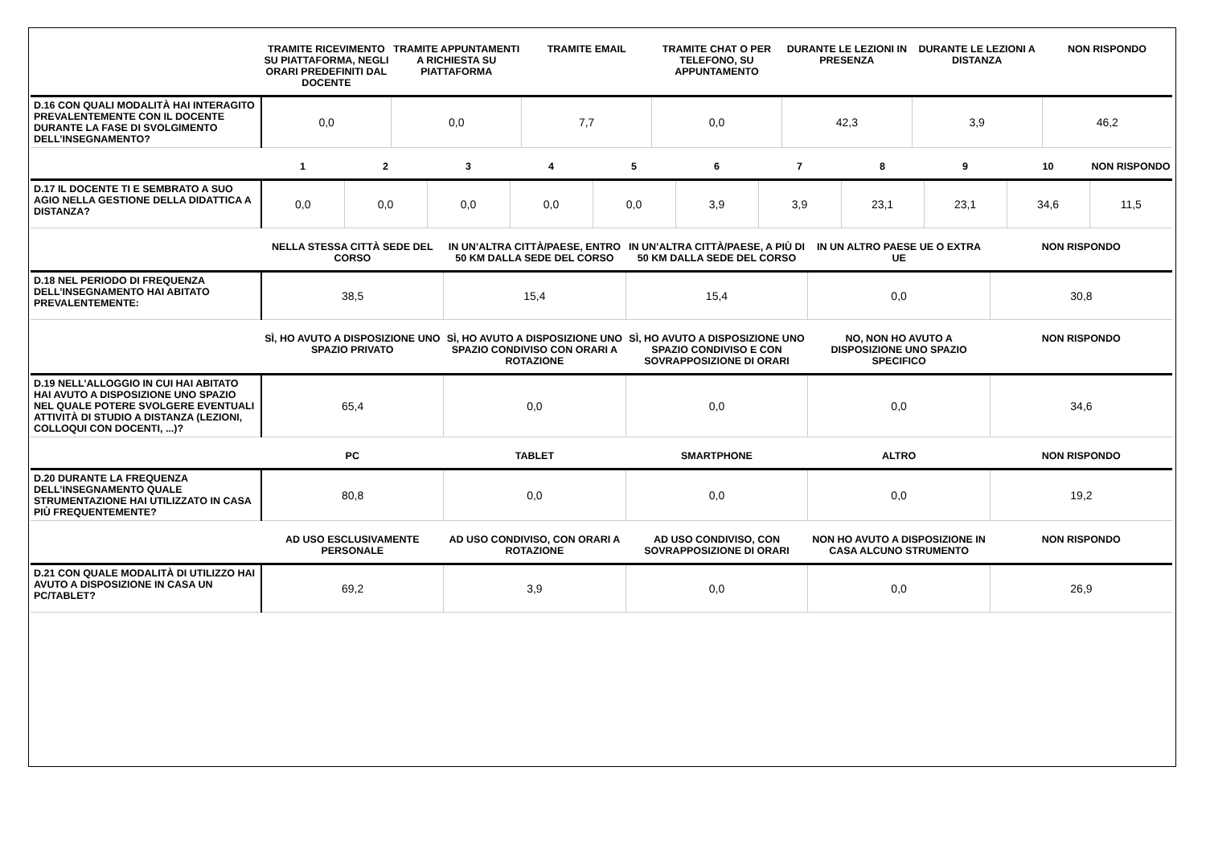| | TRAMITE RICEVIMENTO SU PIATTAFORMA, NEGLI ORARI PREDEFINITI DAL DOCENTE | TRAMITE APPUNTAMENTI A RICHIESTA SU PIATTAFORMA | TRAMITE EMAIL | TRAMITE CHAT O PER TELEFONO, SU APPUNTAMENTO | DURANTE LE LEZIONI IN PRESENZA | DURANTE LE LEZIONI A DISTANZA | NON RISPONDO |
| --- | --- | --- | --- | --- | --- | --- | --- |
| D.16 CON QUALI MODALITÀ HAI INTERAGITO PREVALENTEMENTE CON IL DOCENTE DURANTE LA FASE DI SVOLGIMENTO DELL’INSEGNAMENTO? | 0,0 | 0,0 | 7,7 | 0,0 | 42,3 | 3,9 | 46,2 |
| | 1 | 2 | 3 | 4 | 5 | 6 | 7 | 8 | 9 | 10 | NON RISPONDO |
| --- | --- | --- | --- | --- | --- | --- | --- | --- | --- | --- | --- |
| D.17 IL DOCENTE TI E SEMBRATO A SUO AGIO NELLA GESTIONE DELLA DIDATTICA A DISTANZA? | 0,0 | 0,0 | 0,0 | 0,0 | 0,0 | 3,9 | 3,9 | 23,1 | 23,1 | 34,6 | 11,5 |
| | NELLA STESSA CITTÀ SEDE DEL CORSO | IN UN’ALTRA CITTÀ/PAESE, ENTRO 50 KM DALLA SEDE DEL CORSO | IN UN’ALTRA CITTÀ/PAESE, A PIÙ DI 50 KM DALLA SEDE DEL CORSO | IN UN ALTRO PAESE UE O EXTRA UE | NON RISPONDO |
| --- | --- | --- | --- | --- | --- |
| D.18 NEL PERIODO DI FREQUENZA DELL’INSEGNAMENTO HAI ABITATO PREVALENTEMENTE: | 38,5 | 15,4 | 15,4 | 0,0 | 30,8 |
| | SÌ, HO AVUTO A DISPOSIZIONE UNO SPAZIO PRIVATO | SÌ, HO AVUTO A DISPOSIZIONE UNO SPAZIO CONDIVISO CON ORARI A ROTAZIONE | SÌ, HO AVUTO A DISPOSIZIONE UNO SPAZIO CONDIVISO E CON SOVRAPPOSIZIONE DI ORARI | NO, NON HO AVUTO A DISPOSIZIONE UNO SPAZIO SPECIFICO | NON RISPONDO |
| --- | --- | --- | --- | --- | --- |
| D.19 NELL'ALLOGGIO IN CUI HAI ABITATO HAI AVUTO A DISPOSIZIONE UNO SPAZIO NEL QUALE POTERE SVOLGERE EVENTUALI ATTIVITÀ DI STUDIO A DISTANZA (LEZIONI, COLLOQUI CON DOCENTI, ...)? | 65,4 | 0,0 | 0,0 | 0,0 | 34,6 |
| | PC | TABLET | SMARTPHONE | ALTRO | NON RISPONDO |
| --- | --- | --- | --- | --- | --- |
| D.20 DURANTE LA FREQUENZA DELL’INSEGNAMENTO QUALE STRUMENTAZIONE HAI UTILIZZATO IN CASA PIÙ FREQUENTEMENTE? | 80,8 | 0,0 | 0,0 | 0,0 | 19,2 |
| | AD USO ESCLUSIVAMENTE PERSONALE | AD USO CONDIVISO, CON ORARI A ROTAZIONE | AD USO CONDIVISO, CON SOVRAPPOSIZIONE DI ORARI | NON HO AVUTO A DISPOSIZIONE IN CASA ALCUNO STRUMENTO | NON RISPONDO |
| --- | --- | --- | --- | --- | --- |
| D.21 CON QUALE MODALITÀ DI UTILIZZO HAI AVUTO A DISPOSIZIONE IN CASA UN PC/TABLET? | 69,2 | 3,9 | 0,0 | 0,0 | 26,9 |